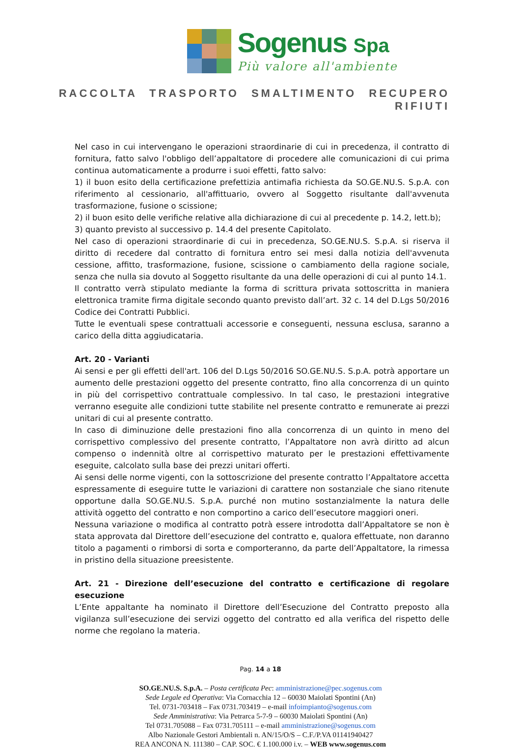Sogenus Spa
Più valore all'ambiente
RACCOLTA TRASPORTO SMALTIMENTO RECUPERO RIFIUTI
Nel caso in cui intervengano le operazioni straordinarie di cui in precedenza, il contratto di fornitura, fatto salvo l'obbligo dell’appaltatore di procedere alle comunicazioni di cui prima continua automaticamente a produrre i suoi effetti, fatto salvo:
1) il buon esito della certificazione prefettizia antimafia richiesta da SO.GE.NU.S. S.p.A. con riferimento al cessionario, all'affittuario, ovvero al Soggetto risultante dall'avvenuta trasformazione, fusione o scissione;
2) il buon esito delle verifiche relative alla dichiarazione di cui al precedente p. 14.2, lett.b);
3) quanto previsto al successivo p. 14.4 del presente Capitolato.
Nel caso di operazioni straordinarie di cui in precedenza, SO.GE.NU.S. S.p.A. si riserva il diritto di recedere dal contratto di fornitura entro sei mesi dalla notizia dell'avvenuta cessione, affitto, trasformazione, fusione, scissione o cambiamento della ragione sociale, senza che nulla sia dovuto al Soggetto risultante da una delle operazioni di cui al punto 14.1.
Il contratto verrà stipulato mediante la forma di scrittura privata sottoscritta in maniera elettronica tramite firma digitale secondo quanto previsto dall’art. 32 c. 14 del D.Lgs 50/2016 Codice dei Contratti Pubblici.
Tutte le eventuali spese contrattuali accessorie e conseguenti, nessuna esclusa, saranno a carico della ditta aggiudicataria.
Art. 20 - Varianti
Ai sensi e per gli effetti dell'art. 106 del D.Lgs 50/2016 SO.GE.NU.S. S.p.A. potrà apportare un aumento delle prestazioni oggetto del presente contratto, fino alla concorrenza di un quinto in più del corrispettivo contrattuale complessivo. In tal caso, le prestazioni integrative verranno eseguite alle condizioni tutte stabilite nel presente contratto e remunerate ai prezzi unitari di cui al presente contratto.
In caso di diminuzione delle prestazioni fino alla concorrenza di un quinto in meno del corrispettivo complessivo del presente contratto, l’Appaltatore non avrà diritto ad alcun compenso o indennità oltre al corrispettivo maturato per le prestazioni effettivamente eseguite, calcolato sulla base dei prezzi unitari offerti.
Ai sensi delle norme vigenti, con la sottoscrizione del presente contratto l’Appaltatore accetta espressamente di eseguire tutte le variazioni di carattere non sostanziale che siano ritenute opportune dalla SO.GE.NU.S. S.p.A. purché non mutino sostanzialmente la natura delle attività oggetto del contratto e non comportino a carico dell’esecutore maggiori oneri.
Nessuna variazione o modifica al contratto potrà essere introdotta dall’Appaltatore se non è stata approvata dal Direttore dell’esecuzione del contratto e, qualora effettuate, non daranno titolo a pagamenti o rimborsi di sorta e comporteranno, da parte dell’Appaltatore, la rimessa in pristino della situazione preesistente.
Art. 21 - Direzione dell’esecuzione del contratto e certificazione di regolare esecuzione
L’Ente appaltante ha nominato il Direttore dell’Esecuzione del Contratto preposto alla vigilanza sull’esecuzione dei servizi oggetto del contratto ed alla verifica del rispetto delle norme che regolano la materia.
Pag. 14 a 18
SO.GE.NU.S. S.p.A. – Posta certificata Pec: amministrazione@pec.sogenus.com
Sede Legale ed Operativa: Via Cornacchia 12 – 60030 Maiolati Spontini (An)
Tel. 0731-703418 – Fax 0731.703419 – e-mail infoimpianto@sogenus.com
Sede Amministrativa: Via Petrarca 5-7-9 – 60030 Maiolati Spontini (An)
Tel 0731.705088 – Fax 0731.705111 – e-mail amministrazione@sogenus.com
Albo Nazionale Gestori Ambientali n. AN/15/O/S – C.F./P.VA 01141940427
REA ANCONA N. 111380 – CAP. SOC. € 1.100.000 i.v. – WEB www.sogenus.com